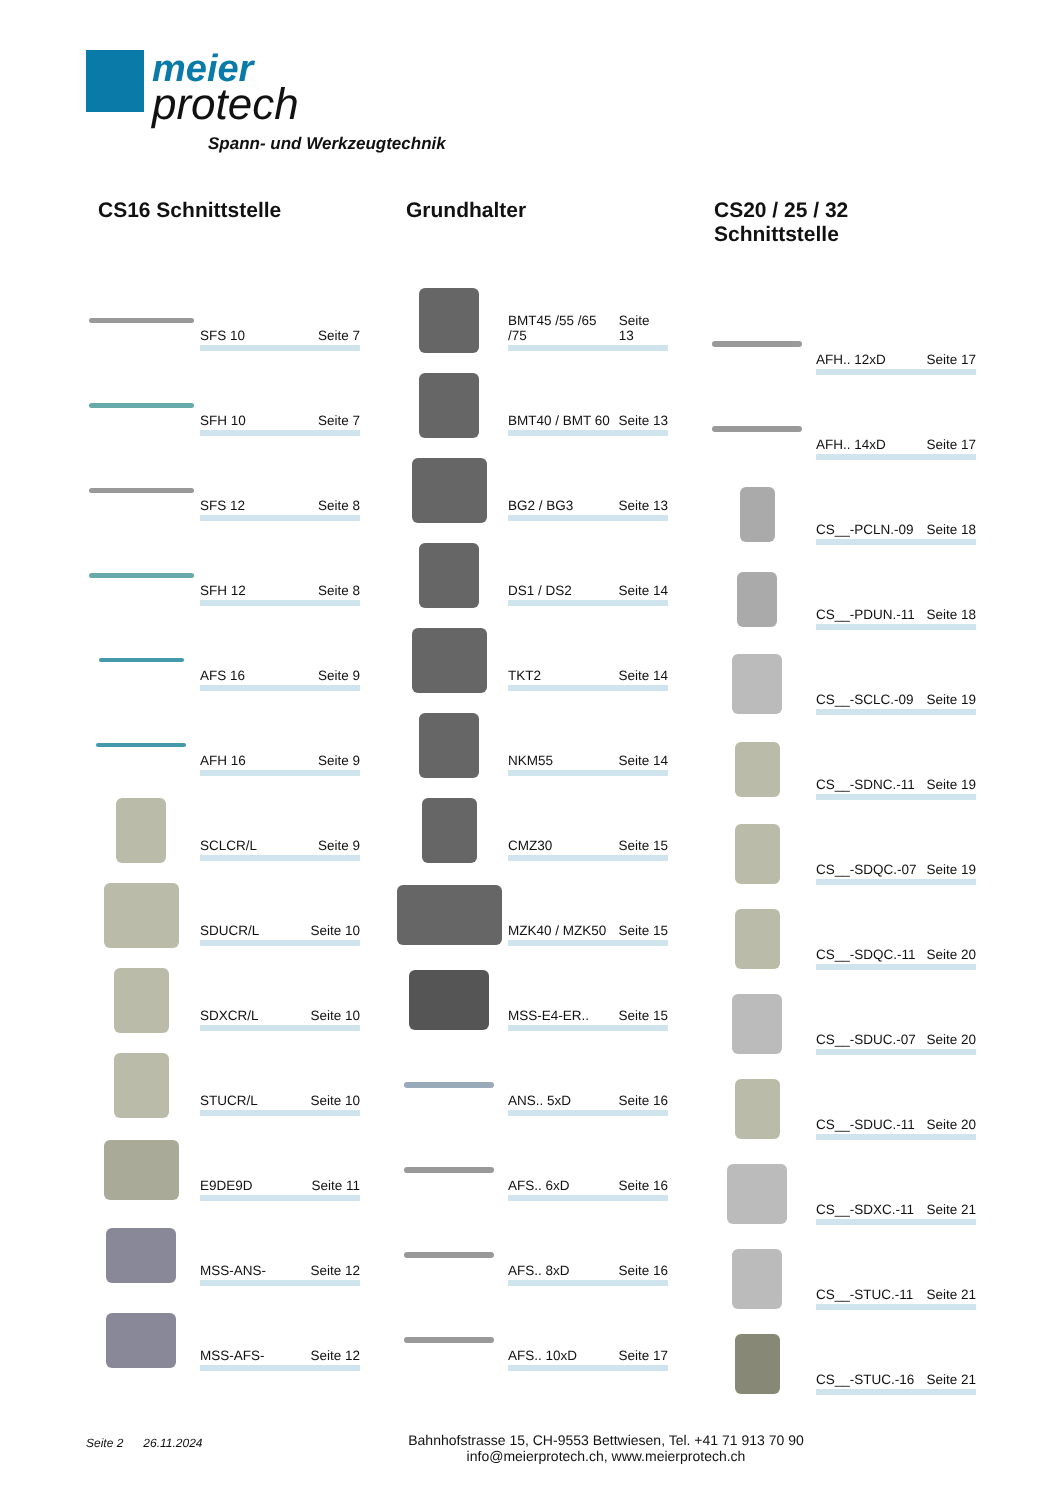meier
protech
Spann- und Werkzeugtechnik
CS16 Schnittstelle
SFS 10 Seite 7
SFH 10 Seite 7
SFS 12 Seite 8
SFH 12 Seite 8
AFS 16 Seite 9
AFH 16 Seite 9
SCLCR/L Seite 9
SDUCR/L Seite 10
SDXCR/L Seite 10
STUCR/L Seite 10
E9DE9D Seite 11
MSS-ANS- Seite 12
MSS-AFS- Seite 12
Grundhalter
BMT45 /55 /65 /75 Seite 13
BMT40 / BMT 60 Seite 13
BG2 / BG3 Seite 13
DS1 / DS2 Seite 14
TKT2 Seite 14
NKM55 Seite 14
CMZ30 Seite 15
MZK40 / MZK50 Seite 15
MSS-E4-ER.. Seite 15
ANS.. 5xD Seite 16
AFS.. 6xD Seite 16
AFS.. 8xD Seite 16
AFS.. 10xD Seite 17
CS20 / 25 / 32 Schnittstelle
AFH.. 12xD Seite 17
AFH.. 14xD Seite 17
CS__-PCLN.-09 Seite 18
CS__-PDUN.-11 Seite 18
CS__-SCLC.-09 Seite 19
CS__-SDNC.-11 Seite 19
CS__-SDQC.-07 Seite 19
CS__-SDQC.-11 Seite 20
CS__-SDUC.-07 Seite 20
CS__-SDUC.-11 Seite 20
CS__-SDXC.-11 Seite 21
CS__-STUC.-11 Seite 21
CS__-STUC.-16 Seite 21
Seite 2 26.11.2024
Bahnhofstrasse 15, CH-9553 Bettwiesen, Tel. +41 71 913 70 90
info@meierprotech.ch, www.meierprotech.ch